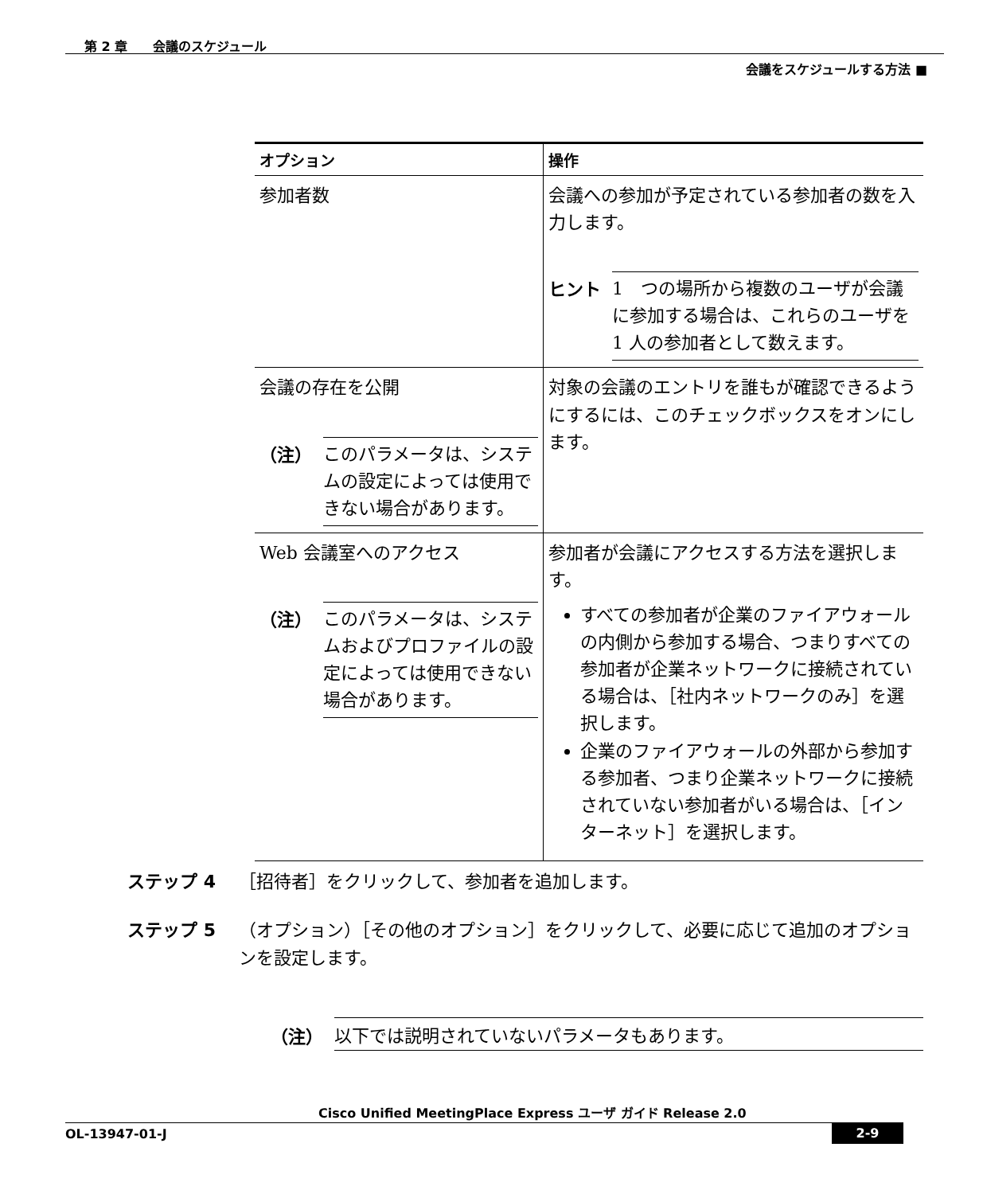第 2 章　　会議のスケジュール
会議をスケジュールする方法 ■
| オプション | 操作 |
| --- | --- |
| 参加者数 | 会議への参加が予定されている参加者の数を入力します。 ヒント 1 つの場所から複数のユーザが会議に参加する場合は、これらのユーザを 1 人の参加者として数えます。 |
| 会議の存在を公開 （注） このパラメータは、システムの設定によっては使用できない場合があります。 | 対象の会議のエントリを誰もが確認できるようにするには、このチェックボックスをオンにします。 |
| Web 会議室へのアクセス （注） このパラメータは、システムおよびプロファイルの設定によっては使用できない場合があります。 | 参加者が会議にアクセスする方法を選択します。 すべての参加者が企業のファイアウォールの内側から参加する場合、つまりすべての参加者が企業ネットワークに接続されている場合は、［社内ネットワークのみ］を選択します。 企業のファイアウォールの外部から参加する参加者、つまり企業ネットワークに接続されていない参加者がいる場合は、［インターネット］を選択します。 |
ステップ 4 ［招待者］をクリックして、参加者を追加します。
ステップ 5 （オプション）［その他のオプション］をクリックして、必要に応じて追加のオプションを設定します。
（注） 以下では説明されていないパラメータもあります。
Cisco Unified MeetingPlace Express ユーザ ガイド Release 2.0
OL-13947-01-J 2-9